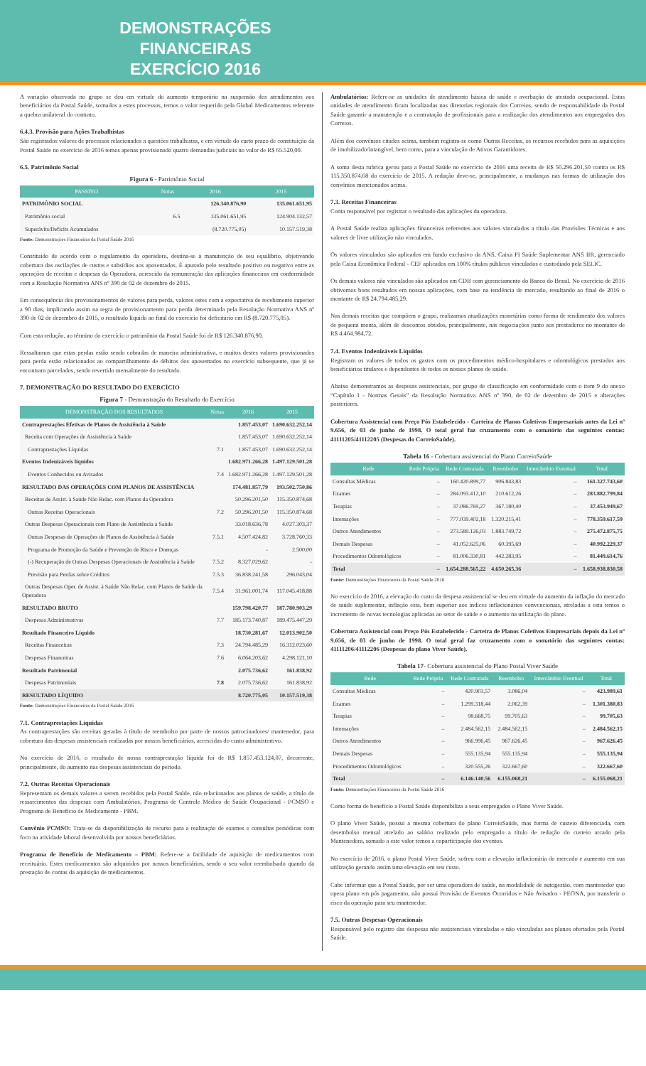DEMONSTRAÇÕES FINANCEIRAS
EXERCÍCIO 2016
A variação observada no grupo se deu em virtude do aumento temporário na suspensão dos atendimentos aos beneficiários da Postal Saúde, somados a estes processos, temos o valor requerido pela Global Medicamentos referente a quebra unilateral do contrato.
6.4.3. Provisão para Ações Trabalhistas
São registrados valores de processos relacionados a questões trabalhistas, e em virtude do curto prazo de constituição da Postal Saúde no exercício de 2016 temos apenas provisionado quatro demandas judiciais no valor de R$ 65.520,00.
6.5. Patrimônio Social
Figura 6 - Patrimônio Social
| PASSIVO | Notas | 2016 | 2015 |
| --- | --- | --- | --- |
| PATRIMÔNIO SOCIAL | | 126.340.876,90 | 135.061.651,95 |
| Patrimônio social | 6.5 | 135.061.651,95 | 124.904.132,57 |
| Superávits/Deficits Acumulados | | (8.720.775,05) | 10.157.519,38 |
Fonte: Demonstrações Financeiras da Postal Saúde 2016
Constituído de acordo com o regulamento da operadora, destina-se à manutenção de seu equilíbrio, objetivando cobertura das oscilações de custos e subsídios aos aposentados. É apurado pelo resultado positivo ou negativo entre as operações de receitas e despesas da Operadora, acrescido da remuneração das aplicações financeiras em conformidade com a Resolução Normativa ANS nº 390 de 02 de dezembro de 2015.
Em consequência dos provisionamentos de valores para perda, valores estes com a expectativa de recebimento superior a 90 dias, implicando assim na regra de provisionamento para perda determinada pela Resolução Normativa ANS nº 390 de 02 de dezembro de 2015, o resultado líquido ao final do exercício foi deficitário em R$ (8.720.775,05).
Com esta redução, ao término do exercício o patrimônio da Postal Saúde foi de R$ 126.340.876,90.
Ressaltamos que estas perdas estão sendo cobradas de maneira administrativa, e muitos destes valores provisionados para perda estão relacionados ao compartilhamento de débitos dos aposentados no exercício subsequente, que já se encontram parcelados, sendo revertido mensalmente do resultado.
7. DEMONSTRAÇÃO DO RESULTADO DO EXERCÍCIO
Figura 7 - Demonstração do Resultado do Exercício
| DEMONSTRAÇÃO DOS RESULTADOS | Notas | 2016 | 2015 |
| --- | --- | --- | --- |
| Contraprestações Efetivas de Planos de Assistência à Saúde | | 1.857.453,07 | 1.690.632.252,14 |
| Receita com Operações de Assistência à Saúde | | 1.857.453,07 | 1.690.632.252,14 |
| Contraprestações Líquidas | 7.1 | 1.857.453,07 | 1.690.632.252,14 |
| Eventos Indenizáveis líquidos | | 1.682.971.266,28 | 1.497.129.501,28 |
| Eventos Conhecidos ou Avisados | 7.4 | 1.682.971.266,28 | 1.497.129.501,28 |
| RESULTADO DAS OPERAÇÕES COM PLANOS DE ASSISTÊNCIA | | 174.481.857,79 | 193.502.750,86 |
| Receitas de Assist. à Saúde Não Relac. com Planos da Operadora | | 50.296.201,50 | 115.350.874,68 |
| Outras Receitas Operacionais | 7.2 | 50.296.201,50 | 115.350.874,68 |
| Outras Despesas Operacionais com Plano de Assistência à Saúde | | 33.018.636,78 | 4.027.303,37 |
| Outras Despesas de Operações de Planos de Assistência à Saúde | 7.5.1 | 4.507.424,82 | 3.728.760,33 |
| Programa de Promoção da Saúde e Prevenção de Risco e Doenças | | - | 2.500,00 |
| (-) Recuperação de Outras Despesas Operacionais de Assistência à Saúde | 7.5.2 | 8.327.029,62 | - |
| Previsão para Perdas sobre Créditos | 7.5.3 | 36.838.241,58 | 296.043,04 |
| Outras Despesas Oper. de Assist. à Saúde Não Relac. com Planos de Saúde da Operadora | 7.5.4 | 31.961.001,74 | 117.045.418,88 |
| RESULTADO BRUTO | | 159.798.420,77 | 187.780.903,29 |
| Despesas Administrativas | 7.7 | 185.173.740,87 | 189.475.447,29 |
| Resultado Financeiro Líquido | | 18.730.281,67 | 12.013.902,50 |
| Receitas Financeiras | 7.3 | 24.794.485,29 | 16.312.023,60 |
| Despesas Financeiras | 7.6 | 6.064.203,62 | 4.298.121,10 |
| Resultado Patrimonial | | 2.075.736,62 | 161.838,92 |
| Despesas Patrimoniais | 7.8 | 2.075.736,62 | 161.838,92 |
| RESULTADO LÍQUIDO | | 8.720.775,05 | 10.157.519,38 |
Fonte: Demonstrações Financeiras da Postal Saúde 2016
7.1. Contraprestações Líquidas
As contraprestações são receitas geradas à título de reembolso por parte de nossos patrocinadores/ mantenedor, para cobertura das despesas assistenciais realizadas por nossos beneficiários, acrescidas do custo administrativo.
No exercício de 2016, o resultado de nossa contraprestação líquida foi de R$ 1.857.453.124,07, decorrente, principalmente, do aumento nas despesas assistenciais do período.
7.2. Outras Receitas Operacionais
Representam os demais valores a serem recebidos pela Postal Saúde, não relacionados aos planos de saúde, a título de ressarcimentos das despesas com Ambulatórios, Programa de Controle Médico de Saúde Ocupacional - PCMSO e Programa de Benefício de Medicamento - PBM.
Convênio PCMSO: Trata-se da disponibilização de recurso para a realização de exames e consultas periódicas com foco na atividade laboral desenvolvida por nossos beneficiários.
Programa de Benefício de Medicamento – PBM: Refere-se a facilidade de aquisição de medicamentos com receituário. Estes medicamentos são adquiridos por nossos beneficiários, sendo o seu valor reembolsado quando da prestação de contas da aquisição de medicamentos.
Ambulatórios: Refere-se as unidades de atendimento básica de saúde e averbação de atestado ocupacional. Estas unidades de atendimento ficam localizadas nas diretorias regionais dos Correios, sendo de responsabilidade da Postal Saúde garantir a manutenção e a contratação de profissionais para a realização dos atendimentos aos empregados dos Correios.
Além dos convênios citados acima, também registra-se como Outras Receitas, os recursos recebidos para as aquisições de imobilizado/intangível, bem como, para a vinculação de Ativos Garantidores.
A soma desta rubrica gerou para a Postal Saúde no exercício de 2016 uma receita de R$ 50.296.201,50 contra os R$ 115.350.874,68 do exercício de 2015. A redução deve-se, principalmente, a mudanças nas formas de utilização dos convênios mencionados acima.
7.3. Receitas Financeiras
Conta responsável por registrar o resultado das aplicações da operadora.
A Postal Saúde realiza aplicações financeiras referentes aos valores vinculados a título das Provisões Técnicas e aos valores de livre utilização não vinculados.
Os valores vinculados são aplicados em fundo exclusivo da ANS, Caixa FI Saúde Suplementar ANS IIR, gerenciado pela Caixa Econômica Federal - CEF aplicados em 100% títulos públicos vinculados e custodiado pela SELIC.
Os demais valores não vinculados são aplicados em CDB com gerenciamento do Banco do Brasil. No exercício de 2016 obtivemos bons resultados em nossas aplicações, com base na tendência de mercado, resultando ao final de 2016 o montante de R$ 24.794.485,29.
Nas demais receitas que compõem o grupo, realizamos atualizações monetárias como forma de rendimento dos valores de pequena monta, além de descontos obtidos, principalmente, nas negociações junto aos prestadores no montante de R$ 4.464.984,72.
7.4. Eventos Indenizáveis Líquidos
Registram os valores de todos os gastos com os procedimentos médico-hospitalares e odontológicos prestados aos beneficiários titulares e dependentes de todos os nossos planos de saúde.
Abaixo demonstramos as despesas assistenciais, por grupo de classificação em conformidade com o item 9 do anexo “Capítulo I - Normas Gerais” da Resolução Normativa ANS nº 390, de 02 de dezembro de 2015 e alterações posteriores.
Cobertura Assistencial com Preço Pós Estabelecido - Carteira de Planos Coletivos Empresariais antes da Lei nº 9.656, de 03 de junho de 1998. O total geral faz cruzamento com o somatório das seguintes contas: 41111205/41112205 (Despesas do CorreioSaúde).
Tabela 16 - Cobertura assistencial do Plano CorreioSaúde
| Rede | Rede Própria | Rede Contratada | Reembolso | Intercâmbio Eventual | Total |
| --- | --- | --- | --- | --- | --- |
| Consultas Médicas | – | 160.420.899,77 | 906.843,83 | – | 161.327.743,60 |
| Exames | – | 284.093.412,10 | 210.612,26 | – | 283.882.799,84 |
| Terapias | – | 37.086.769,27 | 367.180,40 | – | 37.453.949,67 |
| Internações | – | 777.039.402,18 | 1.320.215,41 | – | 778.359.617,59 |
| Outros Atendimentos | – | 273.589.126,03 | 1.883.749,72 | – | 275.472.875,75 |
| Demais Despesas | – | 41.052.625,06 | 60.395,69 | – | 40.992.229,37 |
| Procedimentos Odontológicos | – | 81.006.330,81 | 442.283,95 | – | 81.449.614,76 |
| Total | – | 1.654.288.565,22 | 4.650.265,36 | – | 1.658.938.830,58 |
Fonte: Demonstrações Financeiras da Postal Saúde 2016
No exercício de 2016, a elevação do custo da despesa assistencial se deu em virtude do aumento da inflação do mercado de saúde suplementar, inflação esta, bem superior aos índices inflacionários convencionais, atreladas a esta temos o incremento de novas tecnologias aplicadas ao setor de saúde e o aumento na utilização do plano.
Cobertura Assistencial com Preço Pós Estabelecido - Carteira de Planos Coletivos Empresariais depois da Lei nº 9.656, de 03 de junho de 1998. O total geral faz cruzamento com o somatório das seguintes contas: 41111206/41112206 (Despesas do plano Viver Saúde).
Tabela 17- Cobertura assistencial do Plano Postal Viver Saúde
| Rede | Rede Própria | Rede Contratada | Reembolso | Intercâmbio Eventual | Total |
| --- | --- | --- | --- | --- | --- |
| Consultas Médicas | – | 420.903,57 | 3.086,04 | – | 423.989,61 |
| Exames | – | 1.299.318,44 | 2.062,39 | – | 1.301.380,83 |
| Terapias | – | 98.668,75 | 99.705,63 | – | 99.705,63 |
| Internações | – | 2.484.562,15 | 2.484.562,15 | – | 2.484.562,15 |
| Outros Atendimentos | – | 966.996,45 | 967.626,45 | – | 967.626.45 |
| Demais Despesas | – | 555.135,94 | 555.135,94 | – | 555.135,94 |
| Procedimentos Odontológicos | – | 320.555,26 | 322.667,60 | – | 322.667,60 |
| Total | – | 6.146.140,56 | 6.155.068,21 | – | 6.155.068,21 |
Fonte: Demonstrações Financeiras da Postal Saúde 2016
Como forma de benefício a Postal Saúde disponibiliza a seus empregados o Plano Viver Saúde.
O plano Viver Saúde, possui a mesma cobertura do plano CorreioSaúde, mas forma de custeio diferenciada, com desembolso mensal atrelado ao salário realizado pelo empregado a título de redução do custeio arcado pela Mantenedora, somado a este valor temos a coparticipação dos eventos.
No exercício de 2016, o plano Postal Viver Saúde, sofreu com a elevação inflacionária do mercado e aumento em sua utilização gerando assim uma elevação em seu custo.
Cabe informar que a Postal Saúde, por ser uma operadora de saúde, na modalidade de autogestão, com mantenedor que opera plano em pós pagamento, não possui Provisão de Eventos Ocorridos e Não Avisados - PEONA, por transferir o risco da operação para seu mantenedor.
7.5. Outras Despesas Operacionais
Responsável pelo registro das despesas não assistenciais vinculadas e não vinculadas aos planos ofertados pela Postal Saúde.